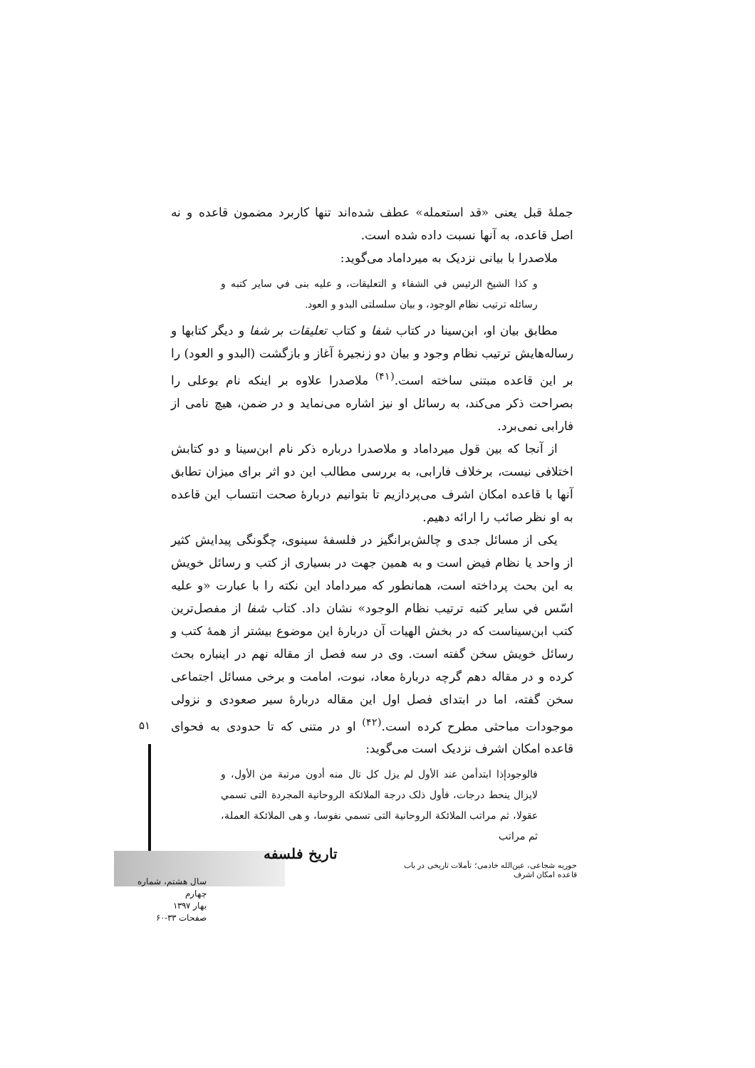جملۀ قبل یعنی «قد استعمله» عطف شده‌اند تنها کاربرد مضمون قاعده و نه اصل قاعده، به آنها نسبت داده شده است.
ملاصدرا با بیانی نزدیک به میرداماد می‌گوید:
و کذا الشیخ الرئیس في الشفاء و التعلیقات، و علیه بنی في سایر کتبه و رسائله ترتیب نظام الوجود، و بیان سلسلتی البدو و العود.
مطابق بیان او، ابن‌سینا در کتاب شفا و کتاب تعلیقات بر شفا و دیگر کتابها و رساله‌هایش ترتیب نظام وجود و بیان دو زنجیرۀ آغاز و بازگشت (البدو و العود) را بر این قاعده مبتنی ساخته است.<sup>(۴۱)</sup> ملاصدرا علاوه بر اینکه نام بوعلی را بصراحت ذکر می‌کند، به رسائل او نیز اشاره می‌نماید و در ضمن، هیچ نامی از فارابی نمی‌برد.
از آنجا که بین قول میرداماد و ملاصدرا درباره ذکر نام ابن‌سینا و دو کتابش اختلافی نیست، برخلاف فارابی، به بررسی مطالب این دو اثر برای میزان تطابق آنها با قاعده امکان اشرف می‌پردازیم تا بتوانیم دربارۀ صحت انتساب این قاعده به او نظر صائب را ارائه دهیم.
یکی از مسائل جدی و چالش‌برانگیز در فلسفۀ سینوی، چگونگی پیدایش کثیر از واحد یا نظام فیض است و به همین جهت در بسیاری از کتب و رسائل خویش به این بحث پرداخته است، همانطور که میرداماد این نکته را با عبارت «و علیه اسّس في سایر کتبه ترتیب نظام الوجود» نشان داد. کتاب شفا از مفصل‌ترین کتب ابن‌سیناست که در بخش الهیات آن دربارۀ این موضوع بیشتر از همۀ کتب و رسائل خویش سخن گفته است. وی در سه فصل از مقاله نهم در اینباره بحث کرده و در مقاله دهم گرچه دربارۀ معاد، نبوت، امامت و برخی مسائل اجتماعی سخن گفته، اما در ابتدای فصل اول این مقاله دربارۀ سیر صعودی و نزولی موجودات مباحثی مطرح کرده است.<sup>(۴۲)</sup> او در متنی که تا حدودی به فحوای قاعده امکان اشرف نزدیک است می‌گوید:
فالوجودإذا ابتدأمن عند الأول لم یزل کل تال منه أدون مرتبة من الأول، و لایزال ینحط درجات، فأول ذلک درجة الملائکة الروحانیة المجردة التی تسمي عقولا، ثم مراتب الملائکة الروحانیة التی تسمي نفوسا، و هی الملائکة العملة، ثم مراتب
۵۱
تاریخ فلسفه
حوریه شجاعی، عین‌الله خادمی؛ تأملات تاریخی در باب قاعده امکان اشرف
سال هشتم، شماره چهارم
بهار ۱۳۹۷
صفحات ۳۳-۶۰